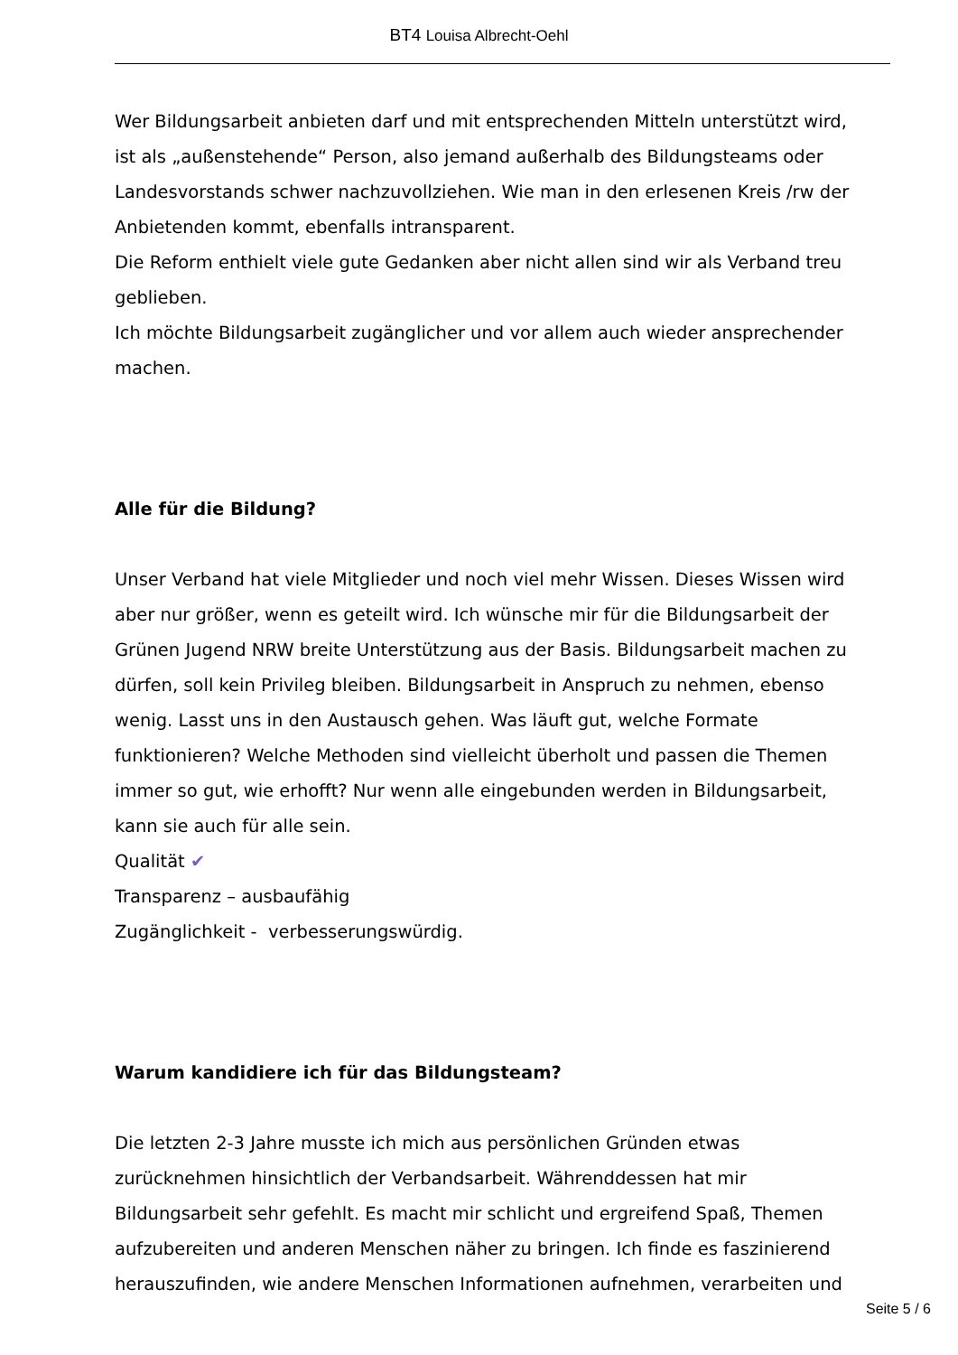BT4 Louisa Albrecht-Oehl
Wer Bildungsarbeit anbieten darf und mit entsprechenden Mitteln unterstützt wird, ist als „außenstehende“ Person, also jemand außerhalb des Bildungsteams oder Landesvorstands schwer nachzuvollziehen. Wie man in den erlesenen Kreis /rw der Anbietenden kommt, ebenfalls intransparent.
Die Reform enthielt viele gute Gedanken aber nicht allen sind wir als Verband treu geblieben.
Ich möchte Bildungsarbeit zugänglicher und vor allem auch wieder ansprechender machen.
Alle für die Bildung?
Unser Verband hat viele Mitglieder und noch viel mehr Wissen. Dieses Wissen wird aber nur größer, wenn es geteilt wird. Ich wünsche mir für die Bildungsarbeit der Grünen Jugend NRW breite Unterstützung aus der Basis. Bildungsarbeit machen zu dürfen, soll kein Privileg bleiben. Bildungsarbeit in Anspruch zu nehmen, ebenso wenig. Lasst uns in den Austausch gehen. Was läuft gut, welche Formate funktionieren? Welche Methoden sind vielleicht überholt und passen die Themen immer so gut, wie erhofft? Nur wenn alle eingebunden werden in Bildungsarbeit, kann sie auch für alle sein.
Qualität ✔
Transparenz – ausbaufähig
Zugänglichkeit - verbesserungswürdig.
Warum kandidiere ich für das Bildungsteam?
Die letzten 2-3 Jahre musste ich mich aus persönlichen Gründen etwas zurücknehmen hinsichtlich der Verbandsarbeit. Währenddessen hat mir Bildungsarbeit sehr gefehlt. Es macht mir schlicht und ergreifend Spaß, Themen aufzubereiten und anderen Menschen näher zu bringen. Ich finde es faszinierend herauszufinden, wie andere Menschen Informationen aufnehmen, verarbeiten und
Seite 5 / 6